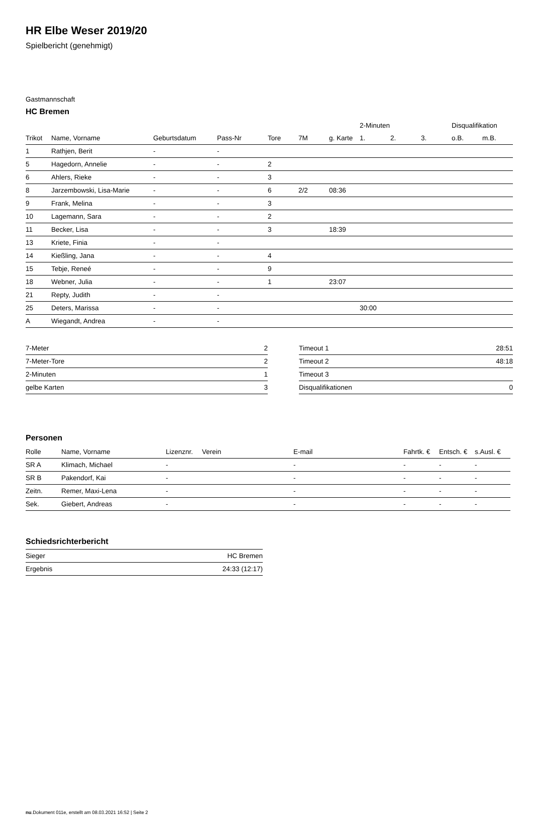HR Elbe Weser 2019/20
Spielbericht (genehmigt)
Gastmannschaft
HC Bremen
| | | | | | | | 2-Minuten | | | Disqualifikation | |
| --- | --- | --- | --- | --- | --- | --- | --- | --- | --- | --- | --- |
| Trikot | Name, Vorname | Geburtsdatum | Pass-Nr | Tore | 7M | g. Karte | 1. | 2. | 3. | o.B. | m.B. |
| 1 | Rathjen, Berit | - | - | | | | | | | | |
| 5 | Hagedorn, Annelie | - | - | 2 | | | | | | | |
| 6 | Ahlers, Rieke | - | - | 3 | | | | | | | |
| 8 | Jarzembowski, Lisa-Marie | - | - | 6 | 2/2 | 08:36 | | | | | |
| 9 | Frank, Melina | - | - | 3 | | | | | | | |
| 10 | Lagemann, Sara | - | - | 2 | | | | | | | |
| 11 | Becker, Lisa | - | - | 3 | | 18:39 | | | | | |
| 13 | Kriete, Finia | - | - | | | | | | | | |
| 14 | Kießling, Jana | - | - | 4 | | | | | | | |
| 15 | Tebje, Reneé | - | - | 9 | | | | | | | |
| 18 | Webner, Julia | - | - | 1 | | 23:07 | | | | | |
| 21 | Repty, Judith | - | - | | | | | | | | |
| 25 | Deters, Marissa | - | - | | | | 30:00 | | | | |
| A | Wiegandt, Andrea | - | - | | | | | | | | |
| 7-Meter | 2 |
| 7-Meter-Tore | 2 |
| 2-Minuten | 1 |
| gelbe Karten | 3 |
| Timeout 1 | 28:51 |
| Timeout 2 | 48:18 |
| Timeout 3 | |
| Disqualifikationen | 0 |
Personen
| Rolle | Name, Vorname | Lizenznr. | Verein | E-mail | Fahrtk. € | Entsch. € | s.Ausl. € |
| --- | --- | --- | --- | --- | --- | --- | --- |
| SR A | Klimach, Michael | - | | - | - | - | - |
| SR B | Pakendorf, Kai | - | | - | - | - | - |
| Zeitn. | Remer, Maxi-Lena | - | | - | - | - | - |
| Sek. | Giebert, Andreas | - | | - | - | - | - |
Schiedsrichterbericht
| Sieger | HC Bremen |
| Ergebnis | 24:33 (12:17) |
nu.Dokument 011e, erstellt am 08.03.2021 16:52 | Seite 2